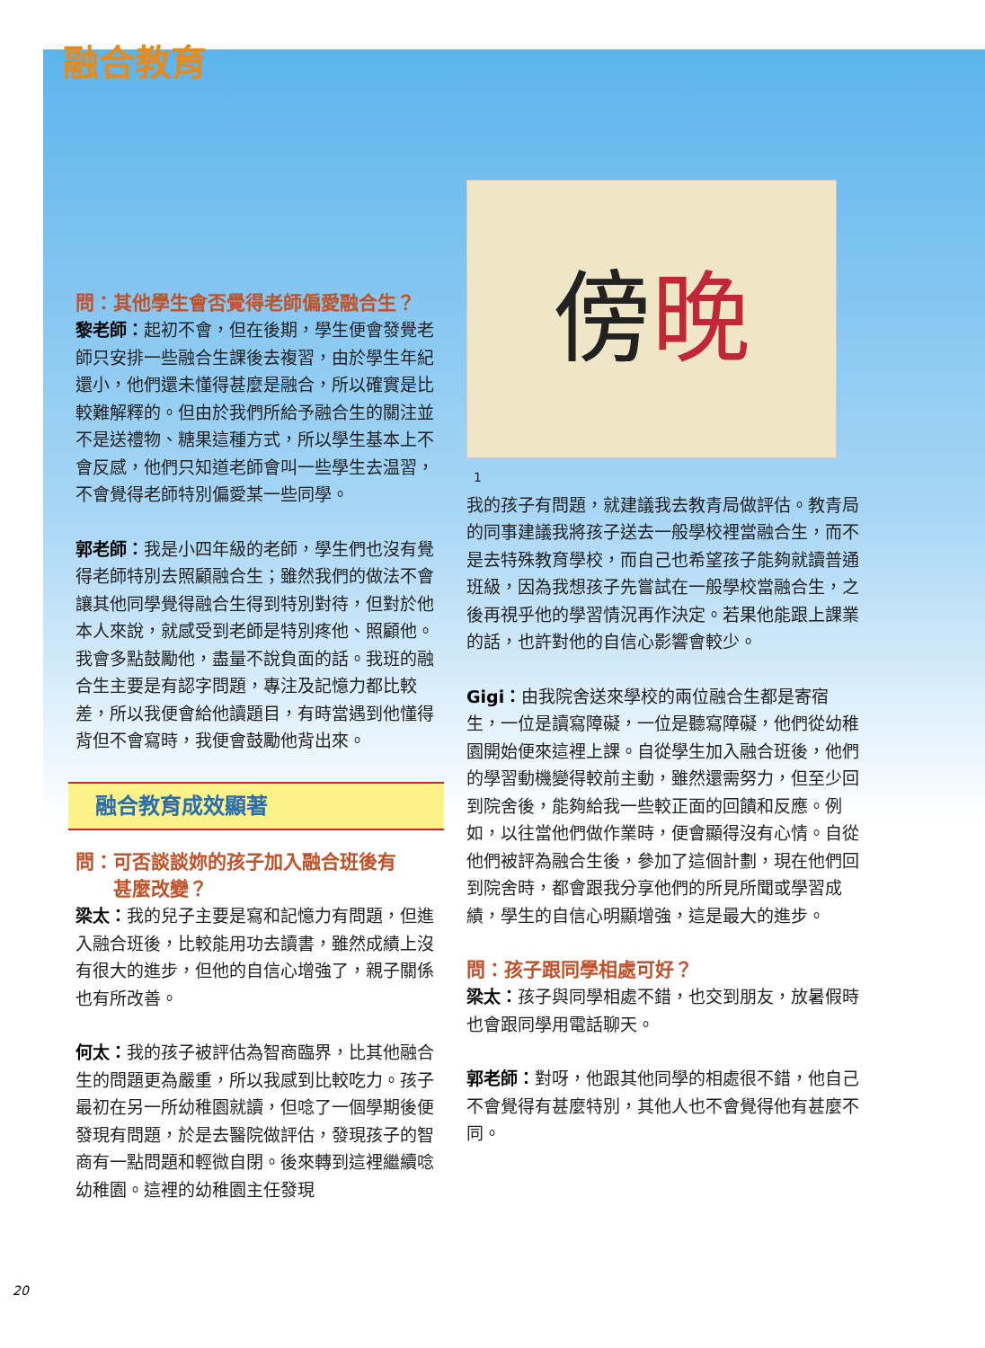融合教育
問：其他學生會否覺得老師偏愛融合生？
黎老師：起初不會，但在後期，學生便會發覺老師只安排一些融合生課後去複習，由於學生年紀還小，他們還未懂得甚麼是融合，所以確實是比較難解釋的。但由於我們所給予融合生的關注並不是送禮物、糖果這種方式，所以學生基本上不會反感，他們只知道老師會叫一些學生去温習，不會覺得老師特別偏愛某一些同學。
郭老師：我是小四年級的老師，學生們也沒有覺得老師特別去照顧融合生；雖然我們的做法不會讓其他同學覺得融合生得到特別對待，但對於他本人來說，就感受到老師是特別疼他、照顧他。我會多點鼓勵他，盡量不說負面的話。我班的融合生主要是有認字問題，專注及記憶力都比較差，所以我便會給他讀題目，有時當遇到他懂得背但不會寫時，我便會鼓勵他背出來。
融合教育成效顯著
問：可否談談妳的孩子加入融合班後有
  甚麼改變？
梁太：我的兒子主要是寫和記憶力有問題，但進入融合班後，比較能用功去讀書，雖然成績上沒有很大的進步，但他的自信心增強了，親子關係也有所改善。
何太：我的孩子被評估為智商臨界，比其他融合生的問題更為嚴重，所以我感到比較吃力。孩子最初在另一所幼稚園就讀，但唸了一個學期後便發現有問題，於是去醫院做評估，發現孩子的智商有一點問題和輕微自閉。後來轉到這裡繼續唸幼稚園。這裡的幼稚園主任發現
傍 晚
1
我的孩子有問題，就建議我去教青局做評估。教青局的同事建議我將孩子送去一般學校裡當融合生，而不是去特殊教育學校，而自己也希望孩子能夠就讀普通班級，因為我想孩子先嘗試在一般學校當融合生，之後再視乎他的學習情況再作決定。若果他能跟上課業的話，也許對他的自信心影響會較少。
Gigi：由我院舍送來學校的兩位融合生都是寄宿生，一位是讀寫障礙，一位是聽寫障礙，他們從幼稚園開始便來這裡上課。自從學生加入融合班後，他們的學習動機變得較前主動，雖然還需努力，但至少回到院舍後，能夠給我一些較正面的回饋和反應。例如，以往當他們做作業時，便會顯得沒有心情。自從他們被評為融合生後，參加了這個計劃，現在他們回到院舍時，都會跟我分享他們的所見所聞或學習成績，學生的自信心明顯增強，這是最大的進步。
問：孩子跟同學相處可好？
梁太：孩子與同學相處不錯，也交到朋友，放暑假時也會跟同學用電話聊天。
郭老師：對呀，他跟其他同學的相處很不錯，他自己不會覺得有甚麼特別，其他人也不會覺得他有甚麼不同。
20